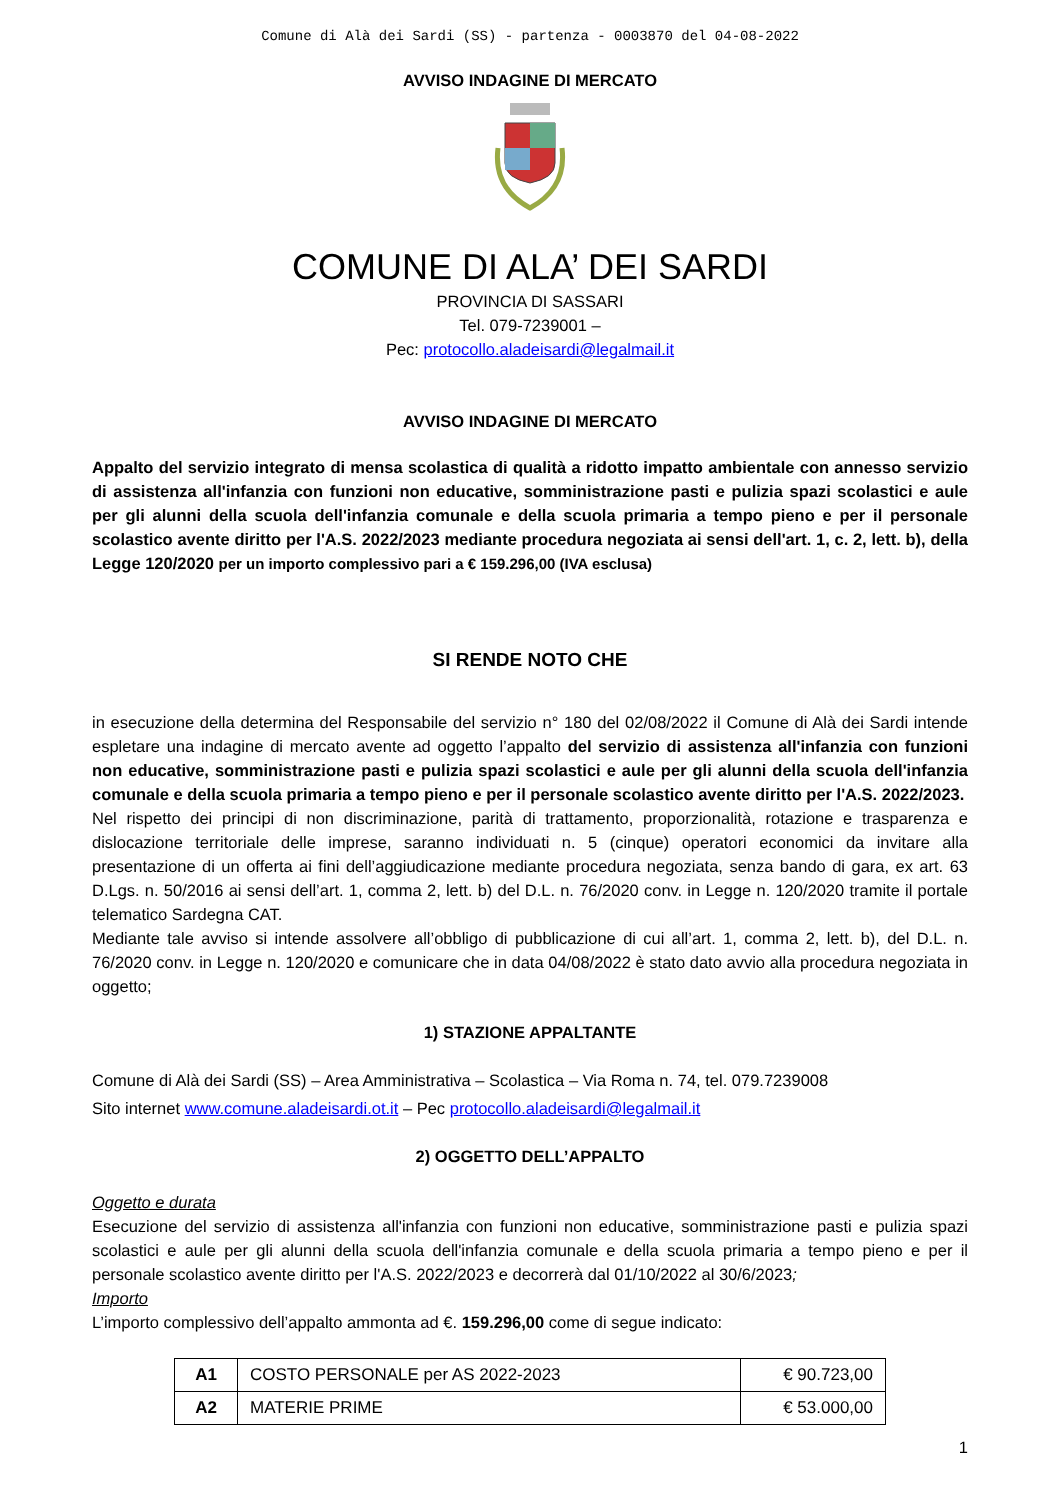Comune di Alà dei Sardi (SS) - partenza - 0003870 del 04-08-2022
AVVISO INDAGINE DI MERCATO
COMUNE DI ALA’ DEI SARDI
PROVINCIA DI SASSARI
Tel. 079-7239001 –
Pec: protocollo.aladeisardi@legalmail.it
AVVISO INDAGINE DI MERCATO
Appalto del servizio integrato di mensa scolastica di qualità a ridotto impatto ambientale con annesso servizio di assistenza all'infanzia con funzioni non educative, somministrazione pasti e pulizia spazi scolastici e aule per gli alunni della scuola dell'infanzia comunale e della scuola primaria a tempo pieno e per il personale scolastico avente diritto per l'A.S. 2022/2023 mediante procedura negoziata ai sensi dell'art. 1, c. 2, lett. b), della Legge 120/2020 per un importo complessivo pari a € 159.296,00 (IVA esclusa)
SI RENDE NOTO CHE
in esecuzione della determina del Responsabile del servizio n° 180 del 02/08/2022 il Comune di Alà dei Sardi intende espletare una indagine di mercato avente ad oggetto l’appalto del servizio di assistenza all'infanzia con funzioni non educative, somministrazione pasti e pulizia spazi scolastici e aule per gli alunni della scuola dell'infanzia comunale e della scuola primaria a tempo pieno e per il personale scolastico avente diritto per l'A.S. 2022/2023.
Nel rispetto dei principi di non discriminazione, parità di trattamento, proporzionalità, rotazione e trasparenza e dislocazione territoriale delle imprese, saranno individuati n. 5 (cinque) operatori economici da invitare alla presentazione di un offerta ai fini dell’aggiudicazione mediante procedura negoziata, senza bando di gara, ex art. 63 D.Lgs. n. 50/2016 ai sensi dell’art. 1, comma 2, lett. b) del D.L. n. 76/2020 conv. in Legge n. 120/2020 tramite il portale telematico Sardegna CAT.
Mediante tale avviso si intende assolvere all’obbligo di pubblicazione di cui all’art. 1, comma 2, lett. b), del D.L. n. 76/2020 conv. in Legge n. 120/2020 e comunicare che in data 04/08/2022 è stato dato avvio alla procedura negoziata in oggetto;
1) STAZIONE APPALTANTE
Comune di Alà dei Sardi (SS) – Area Amministrativa – Scolastica – Via Roma n. 74, tel. 079.7239008
Sito internet www.comune.aladeisardi.ot.it – Pec protocollo.aladeisardi@legalmail.it
2) OGGETTO DELL’APPALTO
Oggetto e durata
Esecuzione del servizio di assistenza all'infanzia con funzioni non educative, somministrazione pasti e pulizia spazi scolastici e aule per gli alunni della scuola dell'infanzia comunale e della scuola primaria a tempo pieno e per il personale scolastico avente diritto per l'A.S. 2022/2023 e decorrerà dal 01/10/2022 al 30/6/2023;
Importo
L’importo complessivo dell’appalto ammonta ad €. 159.296,00 come di segue indicato:
| A1 | COSTO PERSONALE per AS 2022-2023 | € 90.723,00 |
| A2 | MATERIE PRIME | € 53.000,00 |
1